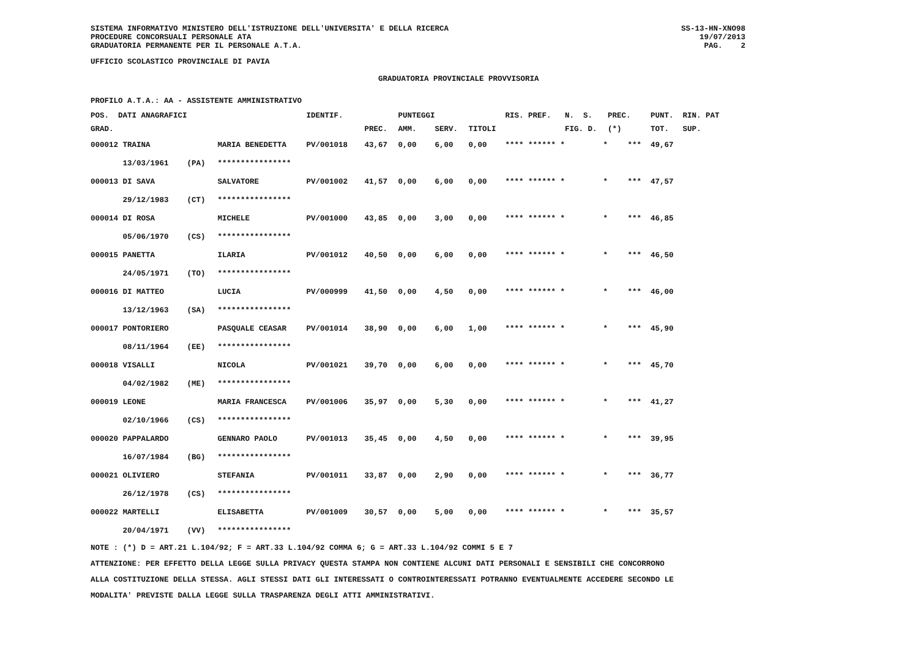SISTEMA INFORMATIVO MINISTERO DELL'ISTRUZIONE DELL'UNIVERSITA' E DELLA RICERCA
PROCEDURE CONCORSUALI PERSONALE ATA
GRADUATORIA PERMANENTE PER IL PERSONALE A.T.A.
SS-13-HN-XNO98
19/07/2013
PAG. 2
UFFICIO SCOLASTICO PROVINCIALE DI PAVIA
GRADUATORIA PROVINCIALE PROVVISORIA
PROFILO A.T.A.: AA - ASSISTENTE AMMINISTRATIVO
| POS. DATI ANAGRAFICI | | | IDENTIF. | | PUNTEGGI | | | RIS. PREF. | N. S. | PREC. | PUNT. RIN. PAT |
| --- | --- | --- | --- | --- | --- | --- | --- | --- | --- | --- | --- |
| GRAD. | | | | PREC. | AMM. | SERV. | TITOLI | | FIG. D. | (*) | TOT. SUP. |
| 000012 TRAINA | | MARIA BENEDETTA | PV/001018 | 43,67 | 0,00 | 6,00 | 0,00 | **** ****** * | * | *** | 49,67 |
| 13/03/1961 | (PA) | **************** | | | | | | | | | |
| 000013 DI SAVA | | SALVATORE | PV/001002 | 41,57 | 0,00 | 6,00 | 0,00 | **** ****** * | * | *** | 47,57 |
| 29/12/1983 | (CT) | **************** | | | | | | | | | |
| 000014 DI ROSA | | MICHELE | PV/001000 | 43,85 | 0,00 | 3,00 | 0,00 | **** ****** * | * | *** | 46,85 |
| 05/06/1970 | (CS) | **************** | | | | | | | | | |
| 000015 PANETTA | | ILARIA | PV/001012 | 40,50 | 0,00 | 6,00 | 0,00 | **** ****** * | * | *** | 46,50 |
| 24/05/1971 | (TO) | **************** | | | | | | | | | |
| 000016 DI MATTEO | | LUCIA | PV/000999 | 41,50 | 0,00 | 4,50 | 0,00 | **** ****** * | * | *** | 46,00 |
| 13/12/1963 | (SA) | **************** | | | | | | | | | |
| 000017 PONTORIERO | | PASQUALE CEASAR | PV/001014 | 38,90 | 0,00 | 6,00 | 1,00 | **** ****** * | * | *** | 45,90 |
| 08/11/1964 | (EE) | **************** | | | | | | | | | |
| 000018 VISALLI | | NICOLA | PV/001021 | 39,70 | 0,00 | 6,00 | 0,00 | **** ****** * | * | *** | 45,70 |
| 04/02/1982 | (ME) | **************** | | | | | | | | | |
| 000019 LEONE | | MARIA FRANCESCA | PV/001006 | 35,97 | 0,00 | 5,30 | 0,00 | **** ****** * | * | *** | 41,27 |
| 02/10/1966 | (CS) | **************** | | | | | | | | | |
| 000020 PAPPALARDO | | GENNARO PAOLO | PV/001013 | 35,45 | 0,00 | 4,50 | 0,00 | **** ****** * | * | *** | 39,95 |
| 16/07/1984 | (BG) | **************** | | | | | | | | | |
| 000021 OLIVIERO | | STEFANIA | PV/001011 | 33,87 | 0,00 | 2,90 | 0,00 | **** ****** * | * | *** | 36,77 |
| 26/12/1978 | (CS) | **************** | | | | | | | | | |
| 000022 MARTELLI | | ELISABETTA | PV/001009 | 30,57 | 0,00 | 5,00 | 0,00 | **** ****** * | * | *** | 35,57 |
| 20/04/1971 | (VV) | **************** | | | | | | | | | |
NOTE : (*) D = ART.21 L.104/92; F = ART.33 L.104/92 COMMA 6; G = ART.33 L.104/92 COMMI 5 E 7
ATTENZIONE: PER EFFETTO DELLA LEGGE SULLA PRIVACY QUESTA STAMPA NON CONTIENE ALCUNI DATI PERSONALI E SENSIBILI CHE CONCORRONO
ALLA COSTITUZIONE DELLA STESSA. AGLI STESSI DATI GLI INTERESSATI O CONTROINTERESSATI POTRANNO EVENTUALMENTE ACCEDERE SECONDO LE
MODALITA' PREVISTE DALLA LEGGE SULLA TRASPARENZA DEGLI ATTI AMMINISTRATIVI.